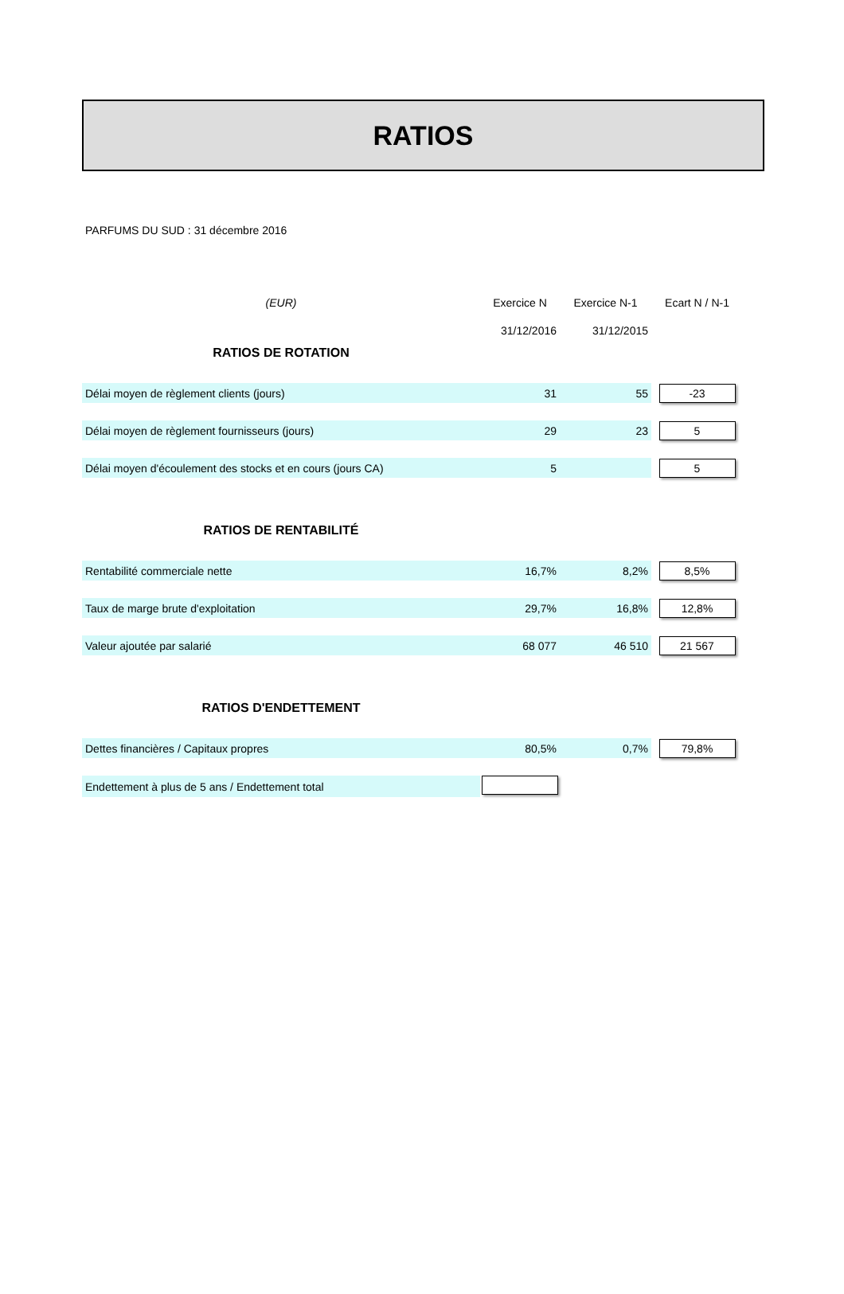RATIOS
PARFUMS DU SUD : 31 décembre 2016
| (EUR) | Exercice N | Exercice N-1 | Ecart N / N-1 |
| | 31/12/2016 | 31/12/2015 | |
| RATIOS DE ROTATION | | | |
| Délai moyen de règlement clients (jours) | 31 | 55 | -23 |
| Délai moyen de règlement fournisseurs (jours) | 29 | 23 | 5 |
| Délai moyen d'écoulement des stocks et en cours (jours CA) | 5 | | 5 |
| RATIOS DE RENTABILITÉ | | | |
| Rentabilité commerciale nette | 16,7% | 8,2% | 8,5% |
| Taux de marge brute d'exploitation | 29,7% | 16,8% | 12,8% |
| Valeur ajoutée par salarié | 68 077 | 46 510 | 21 567 |
| RATIOS D'ENDETTEMENT | | | |
| Dettes financières / Capitaux propres | 80,5% | 0,7% | 79,8% |
| Endettement à plus de 5 ans / Endettement total | | | |